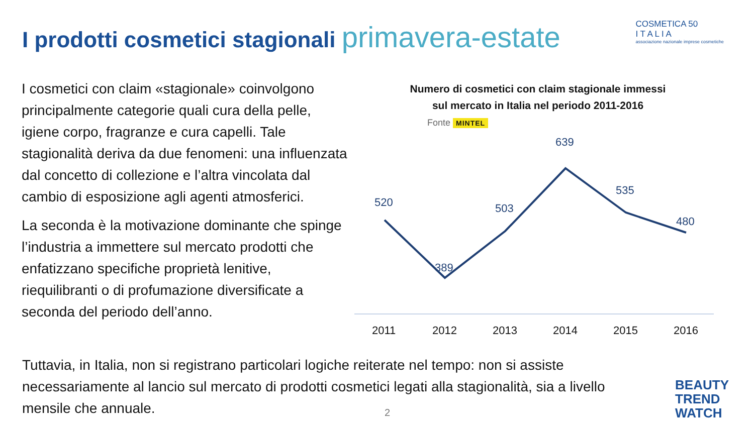I prodotti cosmetici stagionali primavera-estate
COSMETICA 50
I T A L I A
associazione nazionale imprese cosmetiche
I cosmetici con claim «stagionale» coinvolgono principalmente categorie quali cura della pelle, igiene corpo, fragranze e cura capelli. Tale stagionalità deriva da due fenomeni: una influenzata dal concetto di collezione e l’altra vincolata dal cambio di esposizione agli agenti atmosferici.
La seconda è la motivazione dominante che spinge l’industria a immettere sul mercato prodotti che enfatizzano specifiche proprietà lenitive, riequilibranti o di profumazione diversificate a seconda del periodo dell’anno.
Numero di cosmetici con claim stagionale immessi
sul mercato in Italia nel periodo 2011-2016
Fonte MINTEL
520
389
503
639
535
480
2011
2012
2013
2014
2015
2016
Tuttavia, in Italia, non si registrano particolari logiche reiterate nel tempo: non si assiste necessariamente al lancio sul mercato di prodotti cosmetici legati alla stagionalità, sia a livello mensile che annuale.
2
BEAUTY
TREND
WATCH